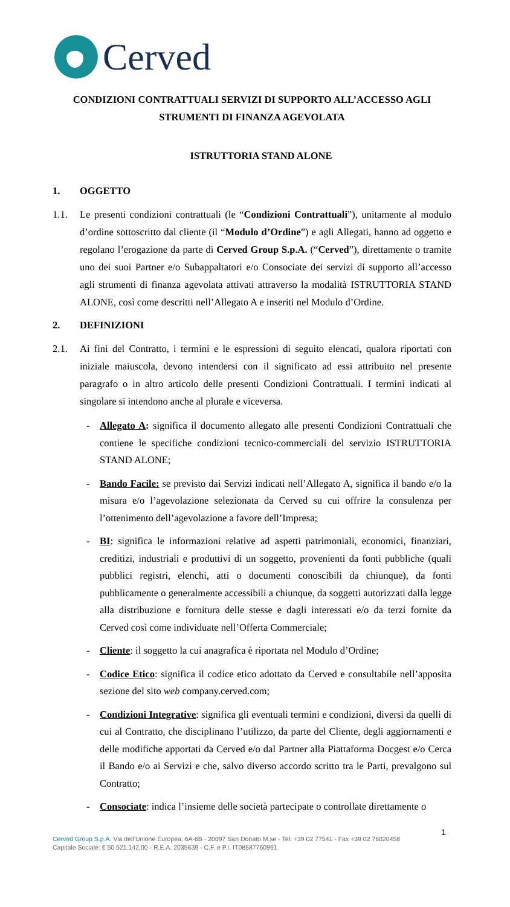Cerved
CONDIZIONI CONTRATTUALI SERVIZI DI SUPPORTO ALL’ACCESSO AGLI STRUMENTI DI FINANZA AGEVOLATA
ISTRUTTORIA STAND ALONE
1. OGGETTO
1.1. Le presenti condizioni contrattuali (le “Condizioni Contrattuali”), unitamente al modulo d’ordine sottoscritto dal cliente (il “Modulo d’Ordine”) e agli Allegati, hanno ad oggetto e regolano l’erogazione da parte di Cerved Group S.p.A. (“Cerved”), direttamente o tramite uno dei suoi Partner e/o Subappaltatori e/o Consociate dei servizi di supporto all’accesso agli strumenti di finanza agevolata attivati attraverso la modalità ISTRUTTORIA STAND ALONE, così come descritti nell’Allegato A e inseriti nel Modulo d’Ordine.
2. DEFINIZIONI
2.1. Ai fini del Contratto, i termini e le espressioni di seguito elencati, qualora riportati con iniziale maiuscola, devono intendersi con il significato ad essi attribuito nel presente paragrafo o in altro articolo delle presenti Condizioni Contrattuali. I termini indicati al singolare si intendono anche al plurale e viceversa.
- Allegato A: significa il documento allegato alle presenti Condizioni Contrattuali che contiene le specifiche condizioni tecnico-commerciali del servizio ISTRUTTORIA STAND ALONE;
- Bando Facile: se previsto dai Servizi indicati nell’Allegato A, significa il bando e/o la misura e/o l’agevolazione selezionata da Cerved su cui offrire la consulenza per l’ottenimento dell’agevolazione a favore dell’Impresa;
- BI: significa le informazioni relative ad aspetti patrimoniali, economici, finanziari, creditizi, industriali e produttivi di un soggetto, provenienti da fonti pubbliche (quali pubblici registri, elenchi, atti o documenti conoscibili da chiunque), da fonti pubblicamente o generalmente accessibili a chiunque, da soggetti autorizzati dalla legge alla distribuzione e fornitura delle stesse e dagli interessati e/o da terzi fornite da Cerved così come individuate nell’Offerta Commerciale;
- Cliente: il soggetto la cui anagrafica è riportata nel Modulo d’Ordine;
- Codice Etico: significa il codice etico adottato da Cerved e consultabile nell’apposita sezione del sito web company.cerved.com;
- Condizioni Integrative: significa gli eventuali termini e condizioni, diversi da quelli di cui al Contratto, che disciplinano l’utilizzo, da parte del Cliente, degli aggiornamenti e delle modifiche apportati da Cerved e/o dal Partner alla Piattaforma Docgest e/o Cerca il Bando e/o ai Servizi e che, salvo diverso accordo scritto tra le Parti, prevalgono sul Contratto;
- Consociate: indica l’insieme delle società partecipate o controllate direttamente o
1
Cerved Group S.p.A. Via dell’Unione Europea, 6A-6B - 20097 San Donato M.se - Tel. +39 02 77541 - Fax +39 02 76020458
Capitale Sociale: € 50.521.142,00 - R.E.A. 2035639 - C.F. e P.I. IT08587760961